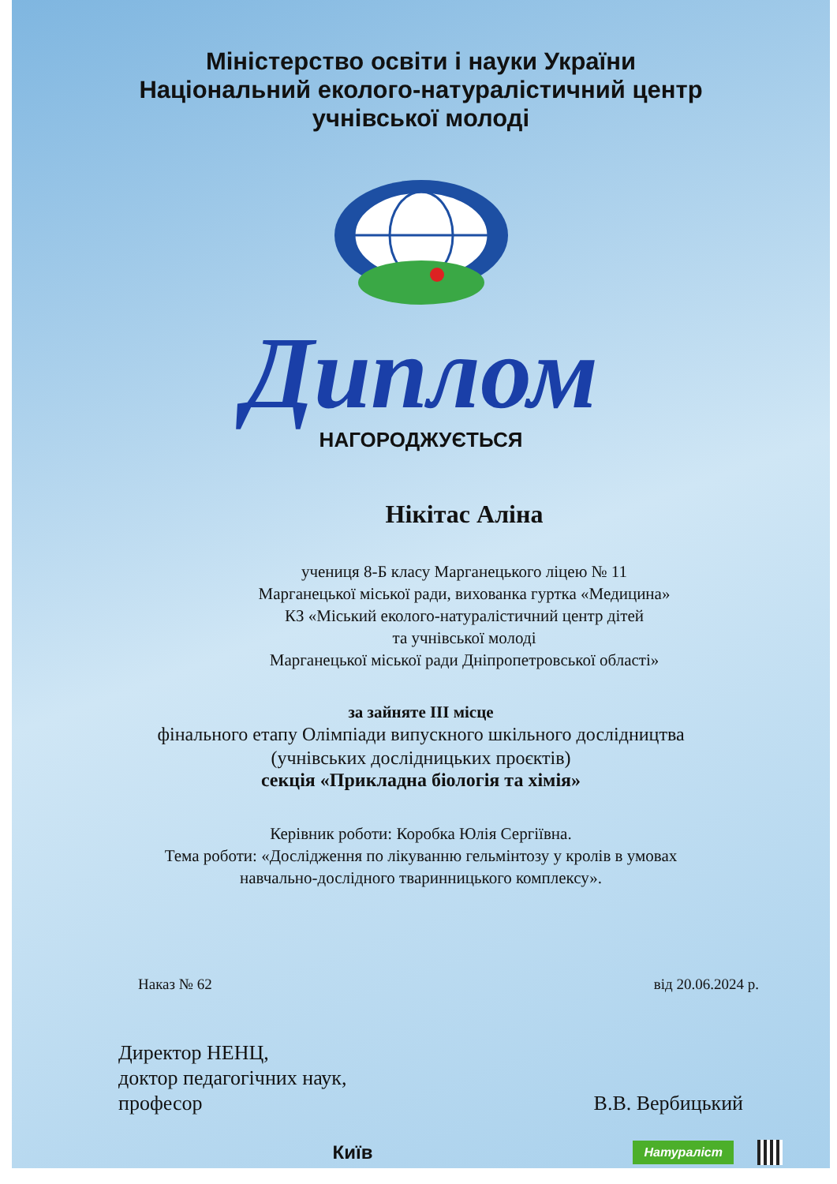Міністерство освіти і науки України
Національний еколого-натуралістичний центр
учнівської молоді
Диплом
НАГОРОДЖУЄТЬСЯ
Нікітас Аліна
учениця 8-Б класу Марганецького ліцею № 11
Марганецької міської ради, вихованка гуртка «Медицина»
КЗ «Міський еколого-натуралістичний центр дітей
та учнівської молоді
Марганецької міської ради Дніпропетровської області»
за зайняте III місце
фінального етапу Олімпіади випускного шкільного дослідництва
(учнівських дослідницьких проєктів)
секція «Прикладна біологія та хімія»
Керівник роботи: Коробка Юлія Сергіївна.
Тема роботи: «Дослідження по лікуванню гельмінтозу у кролів в умовах
навчально-дослідного тваринницького комплексу».
Наказ № 62 від 20.06.2024 р.
Директор НЕНЦ,
доктор педагогічних наук,
професор
В.В. Вербицький
Київ Натураліст